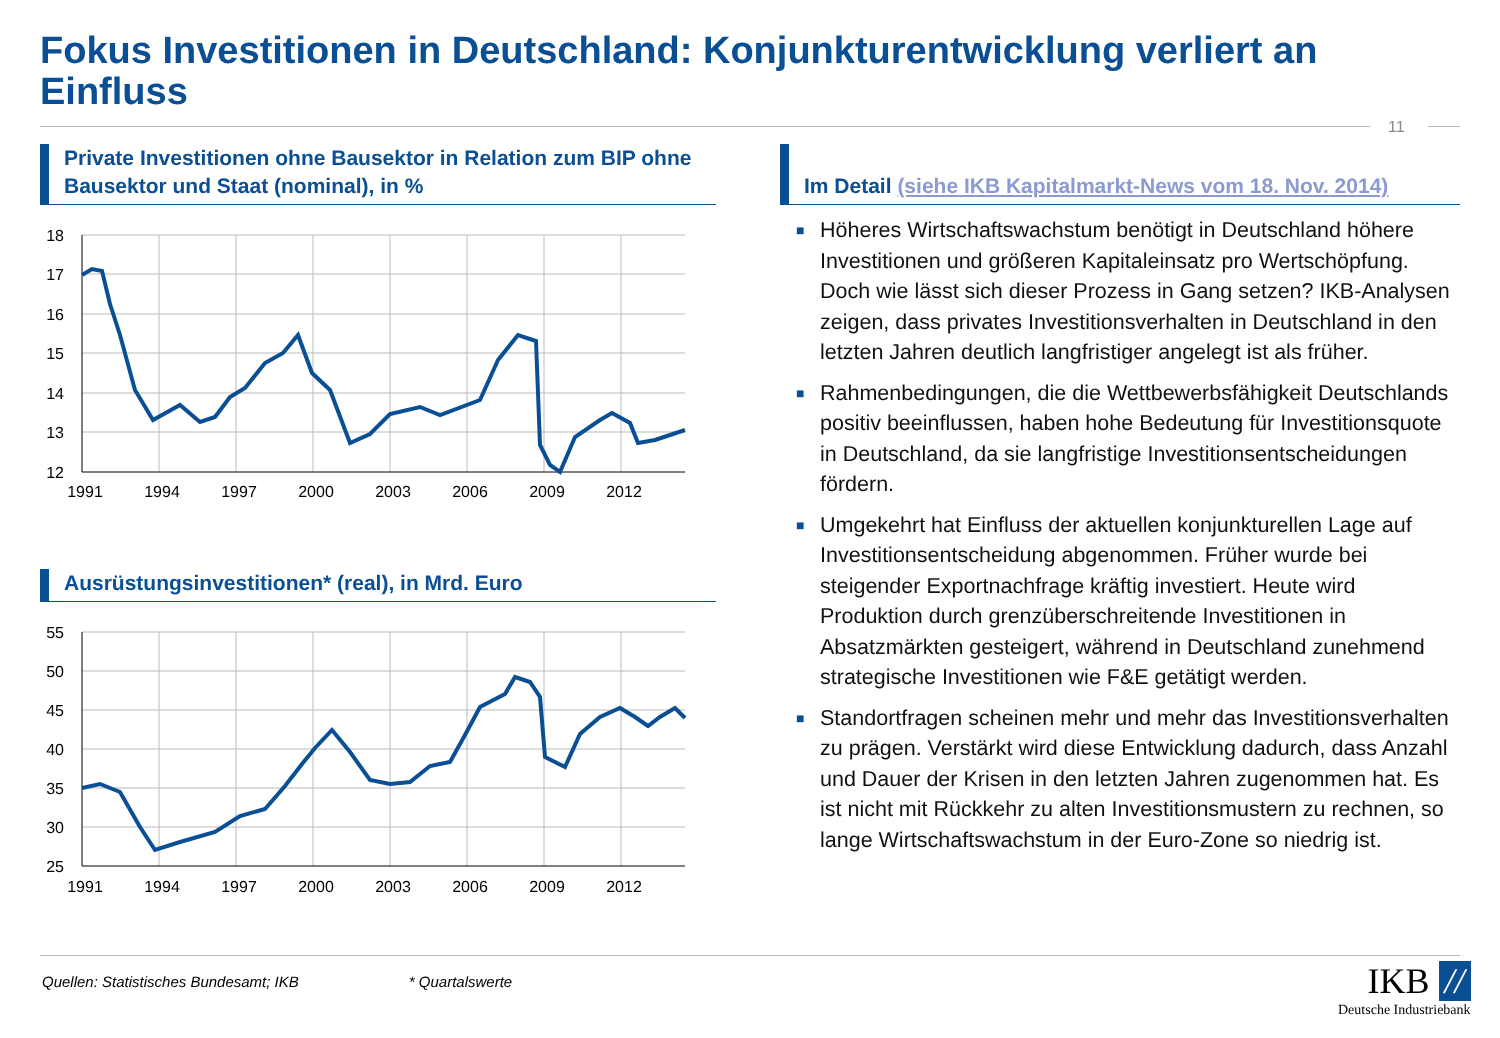Fokus Investitionen in Deutschland: Konjunkturentwicklung verliert an Einfluss
11
Private Investitionen ohne Bausektor in Relation zum BIP ohne Bausektor und Staat (nominal), in %
18
17
16
15
14
13
12
1991
1994
1997
2000
2003
2006
2009
2012
Ausrüstungsinvestitionen* (real), in Mrd. Euro
55
50
45
40
35
30
25
1991
1994
1997
2000
2003
2006
2009
2012
Im Detail (siehe IKB Kapitalmarkt-News vom 18. Nov. 2014)
■ Höheres Wirtschaftswachstum benötigt in Deutschland höhere Investitionen und größeren Kapitaleinsatz pro Wertschöpfung. Doch wie lässt sich dieser Prozess in Gang setzen? IKB-Analysen zeigen, dass privates Investitionsverhalten in Deutschland in den letzten Jahren deutlich langfristiger angelegt ist als früher.
■ Rahmenbedingungen, die die Wettbewerbsfähigkeit Deutschlands positiv beeinflussen, haben hohe Bedeutung für Investitionsquote in Deutschland, da sie langfristige Investitionsentscheidungen fördern.
■ Umgekehrt hat Einfluss der aktuellen konjunkturellen Lage auf Investitionsentscheidung abgenommen. Früher wurde bei steigender Exportnachfrage kräftig investiert. Heute wird Produktion durch grenzüberschreitende Investitionen in Absatzmärkten gesteigert, während in Deutschland zunehmend strategische Investitionen wie F&E getätigt werden.
■ Standortfragen scheinen mehr und mehr das Investitionsverhalten zu prägen. Verstärkt wird diese Entwicklung dadurch, dass Anzahl und Dauer der Krisen in den letzten Jahren zugenommen hat. Es ist nicht mit Rückkehr zu alten Investitionsmustern zu rechnen, so lange Wirtschaftswachstum in der Euro-Zone so niedrig ist.
Quellen: Statistisches Bundesamt; IKB * Quartalswerte
IKB //
Deutsche Industriebank